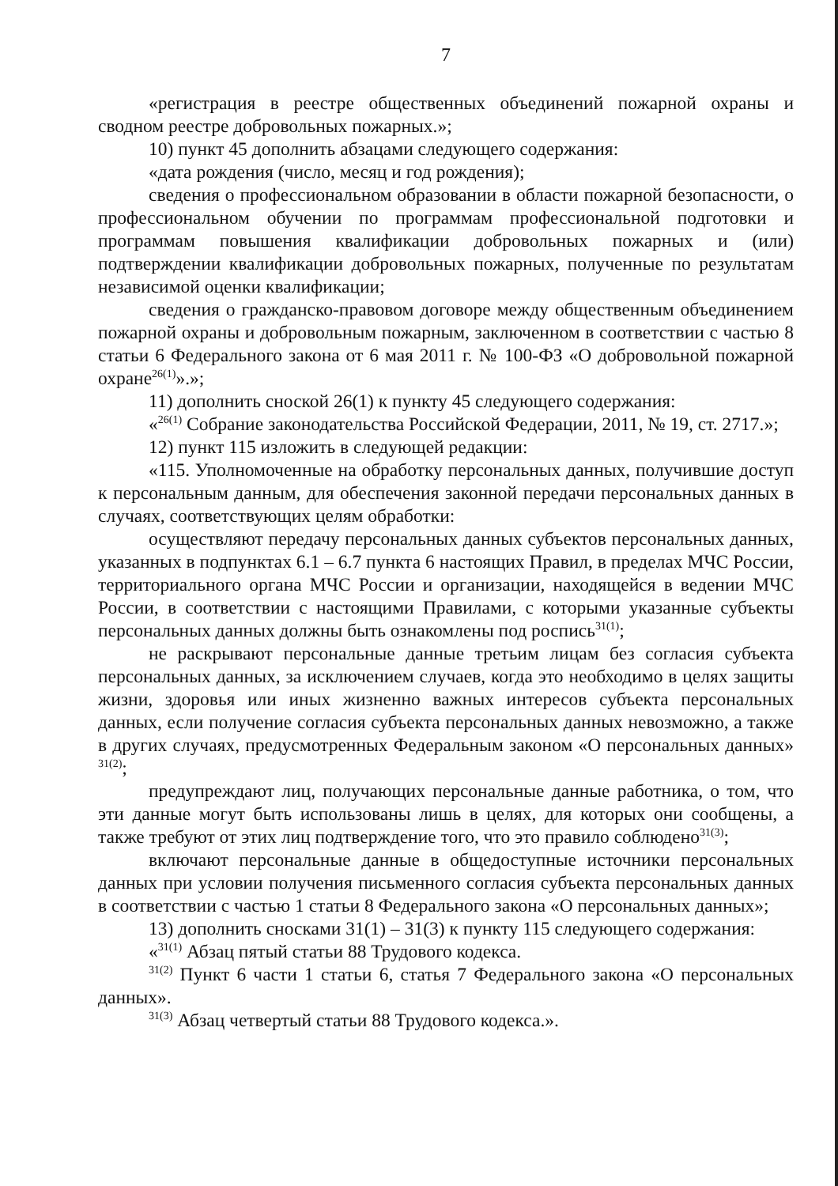7
«регистрация в реестре общественных объединений пожарной охраны и сводном реестре добровольных пожарных.»;
10) пункт 45 дополнить абзацами следующего содержания:
«дата рождения (число, месяц и год рождения);
сведения о профессиональном образовании в области пожарной безопасности, о профессиональном обучении по программам профессиональной подготовки и программам повышения квалификации добровольных пожарных и (или) подтверждении квалификации добровольных пожарных, полученные по результатам независимой оценки квалификации;
сведения о гражданско-правовом договоре между общественным объединением пожарной охраны и добровольным пожарным, заключенном в соответствии с частью 8 статьи 6 Федерального закона от 6 мая 2011 г. № 100-ФЗ «О добровольной пожарной охране<sup>26(1)</sup>».»;
11) дополнить сноской 26(1) к пункту 45 следующего содержания:
«<sup>26(1)</sup> Собрание законодательства Российской Федерации, 2011, № 19, ст. 2717.»;
12) пункт 115 изложить в следующей редакции:
«115. Уполномоченные на обработку персональных данных, получившие доступ к персональным данным, для обеспечения законной передачи персональных данных в случаях, соответствующих целям обработки:
осуществляют передачу персональных данных субъектов персональных данных, указанных в подпунктах 6.1 – 6.7 пункта 6 настоящих Правил, в пределах МЧС России, территориального органа МЧС России и организации, находящейся в ведении МЧС России, в соответствии с настоящими Правилами, с которыми указанные субъекты персональных данных должны быть ознакомлены под роспись<sup>31(1)</sup>;
не раскрывают персональные данные третьим лицам без согласия субъекта персональных данных, за исключением случаев, когда это необходимо в целях защиты жизни, здоровья или иных жизненно важных интересов субъекта персональных данных, если получение согласия субъекта персональных данных невозможно, а также в других случаях, предусмотренных Федеральным законом «О персональных данных» <sup>31(2)</sup>;
предупреждают лиц, получающих персональные данные работника, о том, что эти данные могут быть использованы лишь в целях, для которых они сообщены, а также требуют от этих лиц подтверждение того, что это правило соблюдено<sup>31(3)</sup>;
включают персональные данные в общедоступные источники персональных данных при условии получения письменного согласия субъекта персональных данных в соответствии с частью 1 статьи 8 Федерального закона «О персональных данных»;
13) дополнить сносками 31(1) – 31(3) к пункту 115 следующего содержания:
«<sup>31(1)</sup> Абзац пятый статьи 88 Трудового кодекса.
<sup>31(2)</sup> Пункт 6 части 1 статьи 6, статья 7 Федерального закона «О персональных данных».
<sup>31(3)</sup> Абзац четвертый статьи 88 Трудового кодекса.».